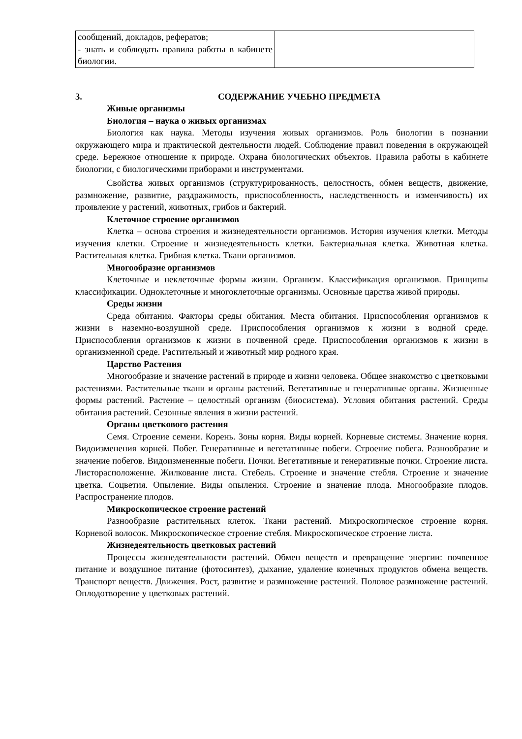| сообщений, докладов, рефератов; - знать и соблюдать правила работы в кабинете биологии. | |
3. СОДЕРЖАНИЕ УЧЕБНО ПРЕДМЕТА
Живые организмы
Биология – наука о живых организмах
Биология как наука. Методы изучения живых организмов. Роль биологии в познании окружающего мира и практической деятельности людей. Соблюдение правил поведения в окружающей среде. Бережное отношение к природе. Охрана биологических объектов. Правила работы в кабинете биологии, с биологическими приборами и инструментами.
Свойства живых организмов (структурированность, целостность, обмен веществ, движение, размножение, развитие, раздражимость, приспособленность, наследственность и изменчивость) их проявление у растений, животных, грибов и бактерий.
Клеточное строение организмов
Клетка – основа строения и жизнедеятельности организмов. История изучения клетки. Методы изучения клетки. Строение и жизнедеятельность клетки. Бактериальная клетка. Животная клетка. Растительная клетка. Грибная клетка. Ткани организмов.
Многообразие организмов
Клеточные и неклеточные формы жизни. Организм. Классификация организмов. Принципы классификации. Одноклеточные и многоклеточные организмы. Основные царства живой природы.
Среды жизни
Среда обитания. Факторы среды обитания. Места обитания. Приспособления организмов к жизни в наземно-воздушной среде. Приспособления организмов к жизни в водной среде. Приспособления организмов к жизни в почвенной среде. Приспособления организмов к жизни в организменной среде. Растительный и животный мир родного края.
Царство Растения
Многообразие и значение растений в природе и жизни человека. Общее знакомство с цветковыми растениями. Растительные ткани и органы растений. Вегетативные и генеративные органы. Жизненные формы растений. Растение – целостный организм (биосистема). Условия обитания растений. Среды обитания растений. Сезонные явления в жизни растений.
Органы цветкового растения
Семя. Строение семени. Корень. Зоны корня. Виды корней. Корневые системы. Значение корня. Видоизменения корней. Побег. Генеративные и вегетативные побеги. Строение побега. Разнообразие и значение побегов. Видоизмененные побеги. Почки. Вегетативные и генеративные почки. Строение листа. Листорасположение. Жилкование листа. Стебель. Строение и значение стебля. Строение и значение цветка. Соцветия. Опыление. Виды опыления. Строение и значение плода. Многообразие плодов. Распространение плодов.
Микроскопическое строение растений
Разнообразие растительных клеток. Ткани растений. Микроскопическое строение корня. Корневой волосок. Микроскопическое строение стебля. Микроскопическое строение листа.
Жизнедеятельность цветковых растений
Процессы жизнедеятельности растений. Обмен веществ и превращение энергии: почвенное питание и воздушное питание (фотосинтез), дыхание, удаление конечных продуктов обмена веществ. Транспорт веществ. Движения. Рост, развитие и размножение растений. Половое размножение растений. Оплодотворение у цветковых растений.